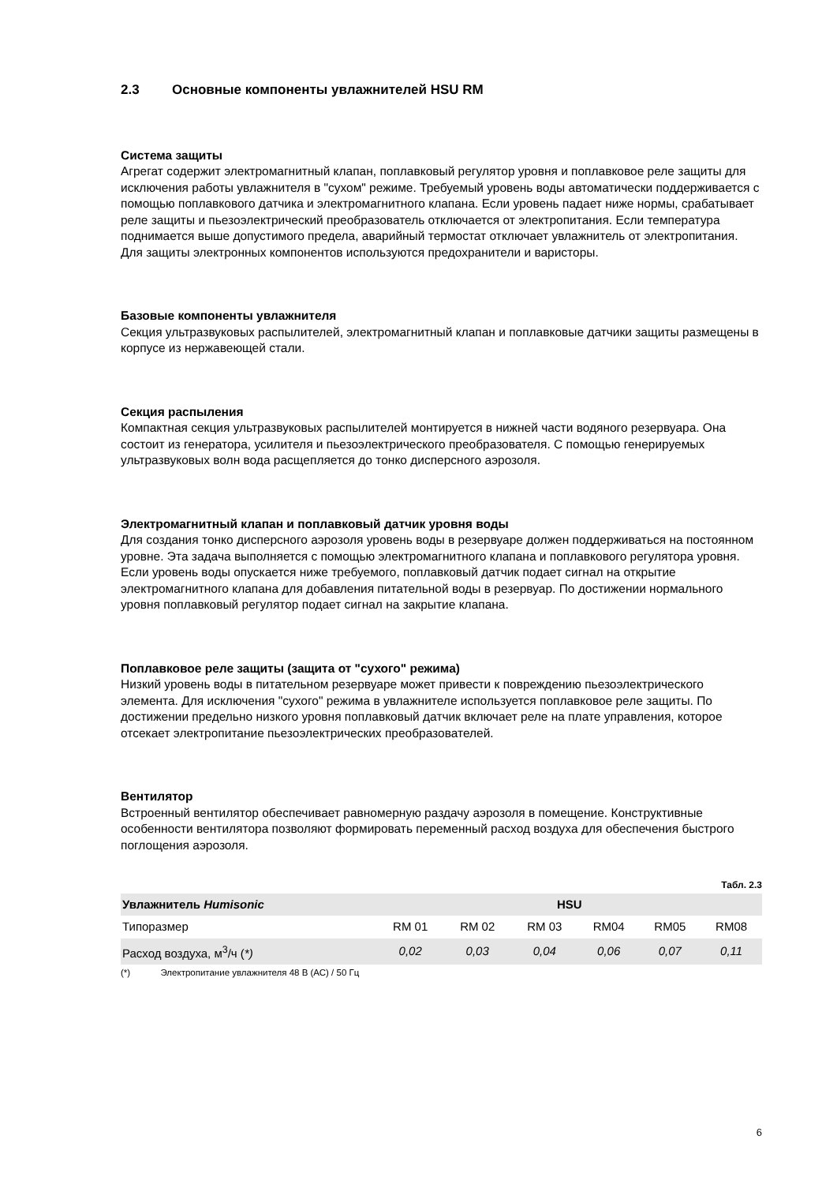2.3 Основные компоненты увлажнителей HSU RM
Система защиты
Агрегат содержит электромагнитный клапан, поплавковый регулятор уровня и поплавковое реле защиты для исключения работы увлажнителя в "сухом" режиме. Требуемый уровень воды автоматически поддерживается с помощью поплавкового датчика и электромагнитного клапана. Если уровень падает ниже нормы, срабатывает реле защиты и пьезоэлектрический преобразователь отключается от электропитания. Если температура поднимается выше допустимого предела, аварийный термостат отключает увлажнитель от электропитания. Для защиты электронных компонентов используются предохранители и варисторы.
Базовые компоненты увлажнителя
Секция ультразвуковых распылителей, электромагнитный клапан и поплавковые датчики защиты размещены в корпусе из нержавеющей стали.
Секция распыления
Компактная секция ультразвуковых распылителей монтируется в нижней части водяного резервуара. Она состоит из генератора, усилителя и пьезоэлектрического преобразователя. С помощью генерируемых ультразвуковых волн вода расщепляется до тонко дисперсного аэрозоля.
Электромагнитный клапан и поплавковый датчик уровня воды
Для создания тонко дисперсного аэрозоля уровень воды в резервуаре должен поддерживаться на постоянном уровне. Эта задача выполняется с помощью электромагнитного клапана и поплавкового регулятора уровня. Если уровень воды опускается ниже требуемого, поплавковый датчик подает сигнал на открытие электромагнитного клапана для добавления питательной воды в резервуар. По достижении нормального уровня поплавковый регулятор подает сигнал на закрытие клапана.
Поплавковое реле защиты (защита от "сухого" режима)
Низкий уровень воды в питательном резервуаре может привести к повреждению пьезоэлектрического элемента. Для исключения "сухого" режима в увлажнителе используется поплавковое реле защиты. По достижении предельно низкого уровня поплавковый датчик включает реле на плате управления, которое отсекает электропитание пьезоэлектрических преобразователей.
Вентилятор
Встроенный вентилятор обеспечивает равномерную раздачу аэрозоля в помещение. Конструктивные особенности вентилятора позволяют формировать переменный расход воздуха для обеспечения быстрого поглощения аэрозоля.
Табл. 2.3
| Увлажнитель Humisonic | HSU | | | | | |
| --- | --- | --- | --- | --- | --- | --- |
| Типоразмер | RM 01 | RM 02 | RM 03 | RM04 | RM05 | RM08 |
| Расход воздуха, м<sup>3</sup>/ч ( *) | 0,02 | 0,03 | 0,04 | 0,06 | 0,07 | 0,11 |
(*) Электропитание увлажнителя 48 В (АС) / 50 Гц
6